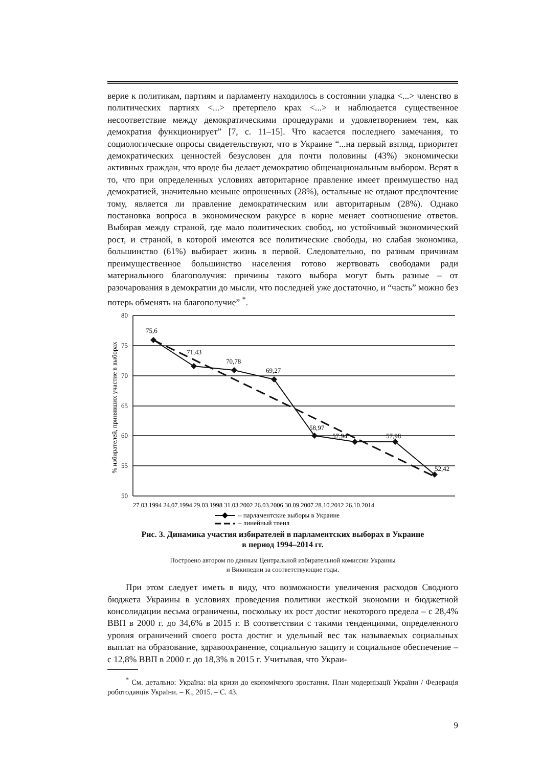верие к политикам, партиям и парламенту находилось в состоянии упадка <...> членство в политических партиях <...> претерпело крах <...> и наблюдается существенное несоответствие между демократическими процедурами и удовлетворением тем, как демократия функционирует” [7, с. 11–15]. Что касается последнего замечания, то социологические опросы свидетельствуют, что в Украине “...на первый взгляд, приоритет демократических ценностей безусловен для почти половины (43%) экономически активных граждан, что вроде бы делает демократию общенациональным выбором. Верят в то, что при определенных условиях авторитарное правление имеет преимущество над демократией, значительно меньше опрошенных (28%), остальные не отдают предпочтение тому, является ли правление демократическим или авторитарным (28%). Однако постановка вопроса в экономическом ракурсе в корне меняет соотношение ответов. Выбирая между страной, где мало политических свобод, но устойчивый экономический рост, и страной, в которой имеются все политические свободы, но слабая экономика, большинство (61%) выбирает жизнь в первой. Следовательно, по разным причинам преимущественное большинство населения готово жертвовать свободами ради материального благополучия: причины такого выбора могут быть разные – от разочарования в демократии до мысли, что последней уже достаточно, и “часть” можно без потерь обменять на благополучие” <sup>*</sup>.
80
75
70
65
60
55
50
% избирателей, принявших участие в выборах
75,6
71,43
70,78
69,27
58,97
57,94
57,98
52,42
27.03.1994 24.07.1994 29.03.1998 31.03.2002 26.03.2006 30.09.2007 28.10.2012 26.10.2014
– парламентские выборы в Украине
– линейный тренд
Рис. 3. Динамика участия избирателей в парламентских выборах в Украине
в период 1994–2014 гг.
Построено автором по данным Центральной избирательной комиссии Украины
и Википедии за соответствующие годы.
При этом следует иметь в виду, что возможности увеличения расходов Сводного бюджета Украины в условиях проведения политики жесткой экономии и бюджетной консолидации весьма ограничены, поскольку их рост достиг некоторого предела – с 28,4% ВВП в 2000 г. до 34,6% в 2015 г. В соответствии с такими тенденциями, определенного уровня ограничений своего роста достиг и удельный вес так называемых социальных выплат на образование, здравоохранение, социальную защиту и социальное обеспечение – с 12,8% ВВП в 2000 г. до 18,3% в 2015 г. Учитывая, что Украи-
<sup>*</sup> См. детально: Україна: від кризи до економічного зростання. План модернізації України / Федерація роботодавців України. – К., 2015. – С. 43.
9